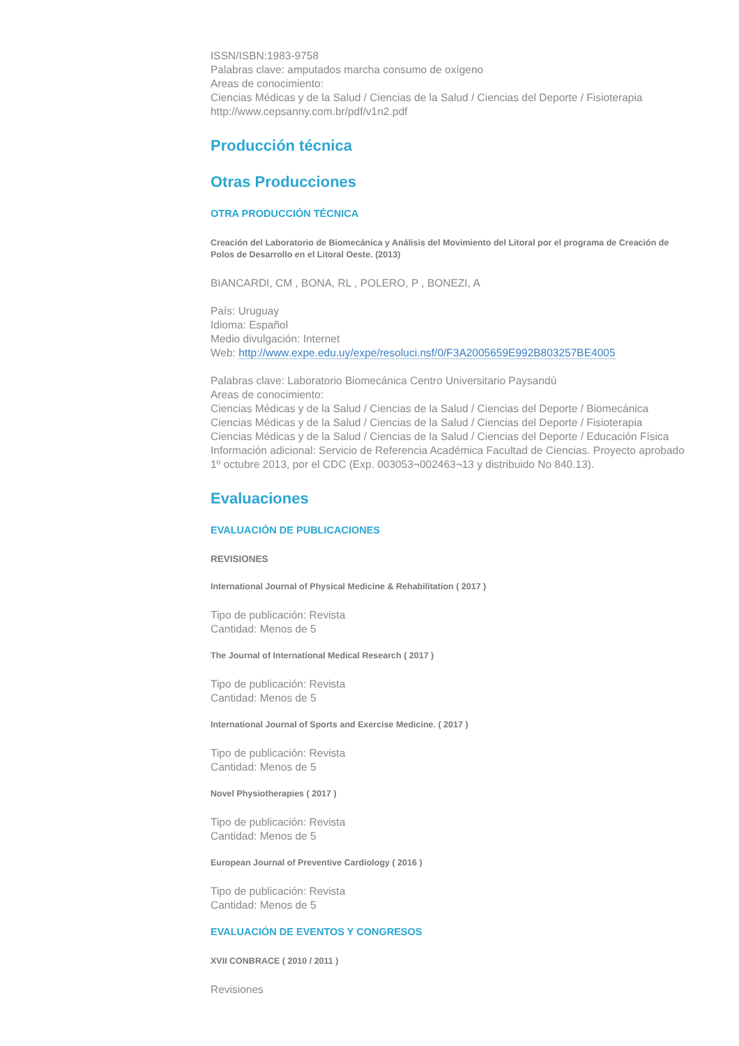ISSN/ISBN:1983-9758
Palabras clave: amputados marcha consumo de oxígeno
Areas de conocimiento:
Ciencias Médicas y de la Salud / Ciencias de la Salud / Ciencias del Deporte / Fisioterapia
http://www.cepsanny.com.br/pdf/v1n2.pdf
Producción técnica
Otras Producciones
OTRA PRODUCCIÓN TÉCNICA
Creación del Laboratorio de Biomecánica y Análisis del Movimiento del Litoral por el programa de Creación de Polos de Desarrollo en el Litoral Oeste. (2013)
BIANCARDI, CM , BONA, RL , POLERO, P , BONEZI, A
País: Uruguay
Idioma: Español
Medio divulgación: Internet
Web: http://www.expe.edu.uy/expe/resoluci.nsf/0/F3A2005659E992B803257BE4005
Palabras clave: Laboratorio Biomecánica Centro Universitario Paysandú
Areas de conocimiento:
Ciencias Médicas y de la Salud / Ciencias de la Salud / Ciencias del Deporte / Biomecánica
Ciencias Médicas y de la Salud / Ciencias de la Salud / Ciencias del Deporte / Fisioterapia
Ciencias Médicas y de la Salud / Ciencias de la Salud / Ciencias del Deporte / Educación Física
Información adicional: Servicio de Referencia Académica Facultad de Ciencias. Proyecto aprobado 1º octubre 2013, por el CDC (Exp. 003053¬002463¬13 y distribuido No 840.13).
Evaluaciones
EVALUACIÓN DE PUBLICACIONES
REVISIONES
International Journal of Physical Medicine & Rehabilitation ( 2017 )
Tipo de publicación: Revista
Cantidad: Menos de 5
The Journal of International Medical Research ( 2017 )
Tipo de publicación: Revista
Cantidad: Menos de 5
International Journal of Sports and Exercise Medicine. ( 2017 )
Tipo de publicación: Revista
Cantidad: Menos de 5
Novel Physiotherapies ( 2017 )
Tipo de publicación: Revista
Cantidad: Menos de 5
European Journal of Preventive Cardiology ( 2016 )
Tipo de publicación: Revista
Cantidad: Menos de 5
EVALUACIÓN DE EVENTOS Y CONGRESOS
XVII CONBRACE ( 2010 / 2011 )
Revisiones